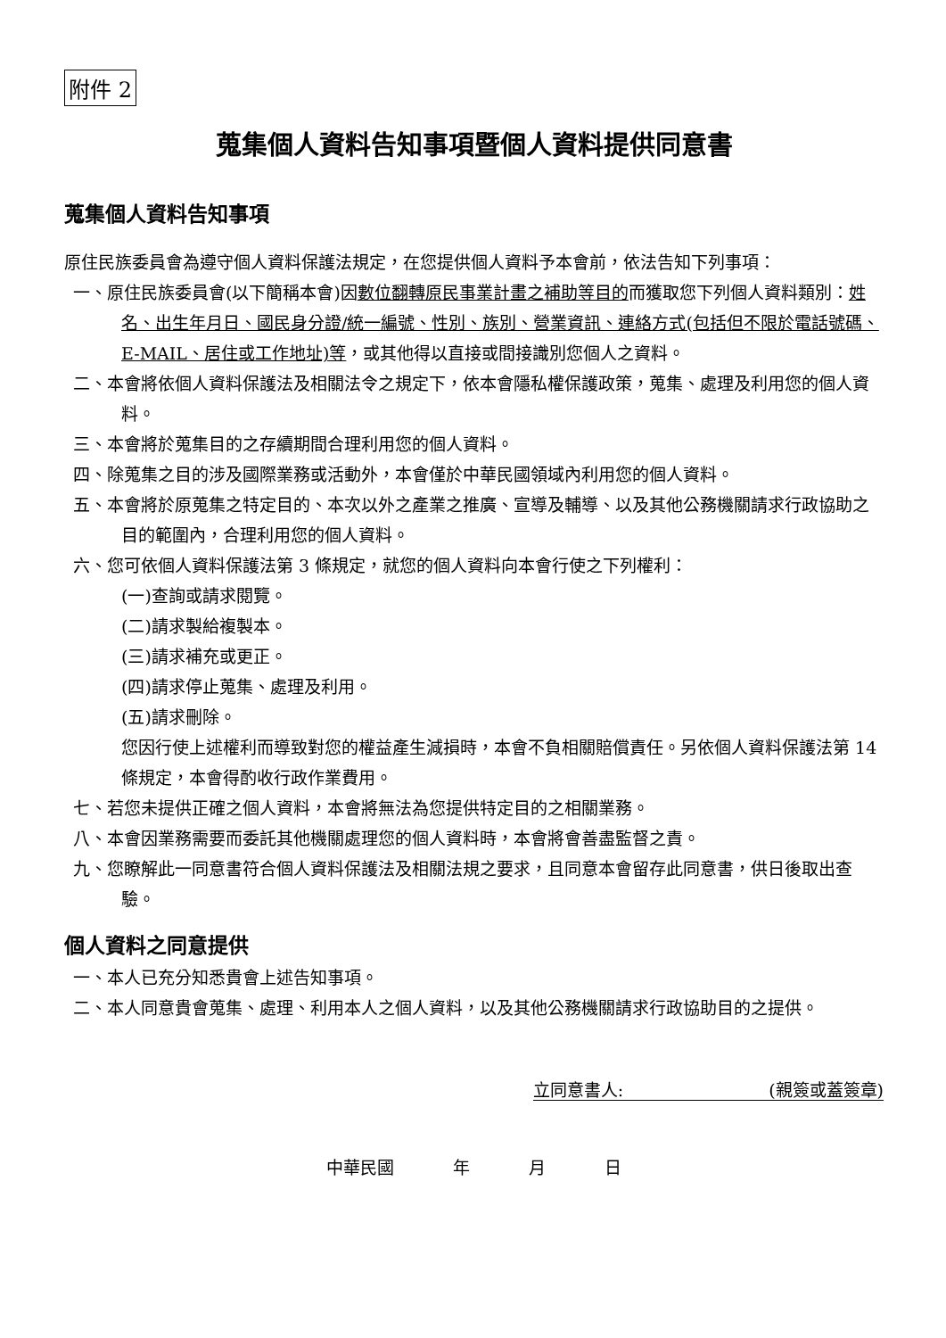附件 2
蒐集個人資料告知事項暨個人資料提供同意書
蒐集個人資料告知事項
原住民族委員會為遵守個人資料保護法規定，在您提供個人資料予本會前，依法告知下列事項：
一、原住民族委員會(以下簡稱本會)因數位翻轉原民事業計畫之補助等目的而獲取您下列個人資料類別：姓名、出生年月日、國民身分證/統一編號、性別、族別、營業資訊、連絡方式(包括但不限於電話號碼、E-MAIL、居住或工作地址)等，或其他得以直接或間接識別您個人之資料。
二、本會將依個人資料保護法及相關法令之規定下，依本會隱私權保護政策，蒐集、處理及利用您的個人資料。
三、本會將於蒐集目的之存續期間合理利用您的個人資料。
四、除蒐集之目的涉及國際業務或活動外，本會僅於中華民國領域內利用您的個人資料。
五、本會將於原蒐集之特定目的、本次以外之產業之推廣、宣導及輔導、以及其他公務機關請求行政協助之目的範圍內，合理利用您的個人資料。
六、您可依個人資料保護法第 3 條規定，就您的個人資料向本會行使之下列權利：
(一)查詢或請求閱覽。
(二)請求製給複製本。
(三)請求補充或更正。
(四)請求停止蒐集、處理及利用。
(五)請求刪除。
您因行使上述權利而導致對您的權益產生減損時，本會不負相關賠償責任。另依個人資料保護法第 14 條規定，本會得酌收行政作業費用。
七、若您未提供正確之個人資料，本會將無法為您提供特定目的之相關業務。
八、本會因業務需要而委託其他機關處理您的個人資料時，本會將會善盡監督之責。
九、您瞭解此一同意書符合個人資料保護法及相關法規之要求，且同意本會留存此同意書，供日後取出查驗。
個人資料之同意提供
一、本人已充分知悉貴會上述告知事項。
二、本人同意貴會蒐集、處理、利用本人之個人資料，以及其他公務機關請求行政協助目的之提供。
立同意書人: (親簽或蓋簽章)
中華民國 年 月 日